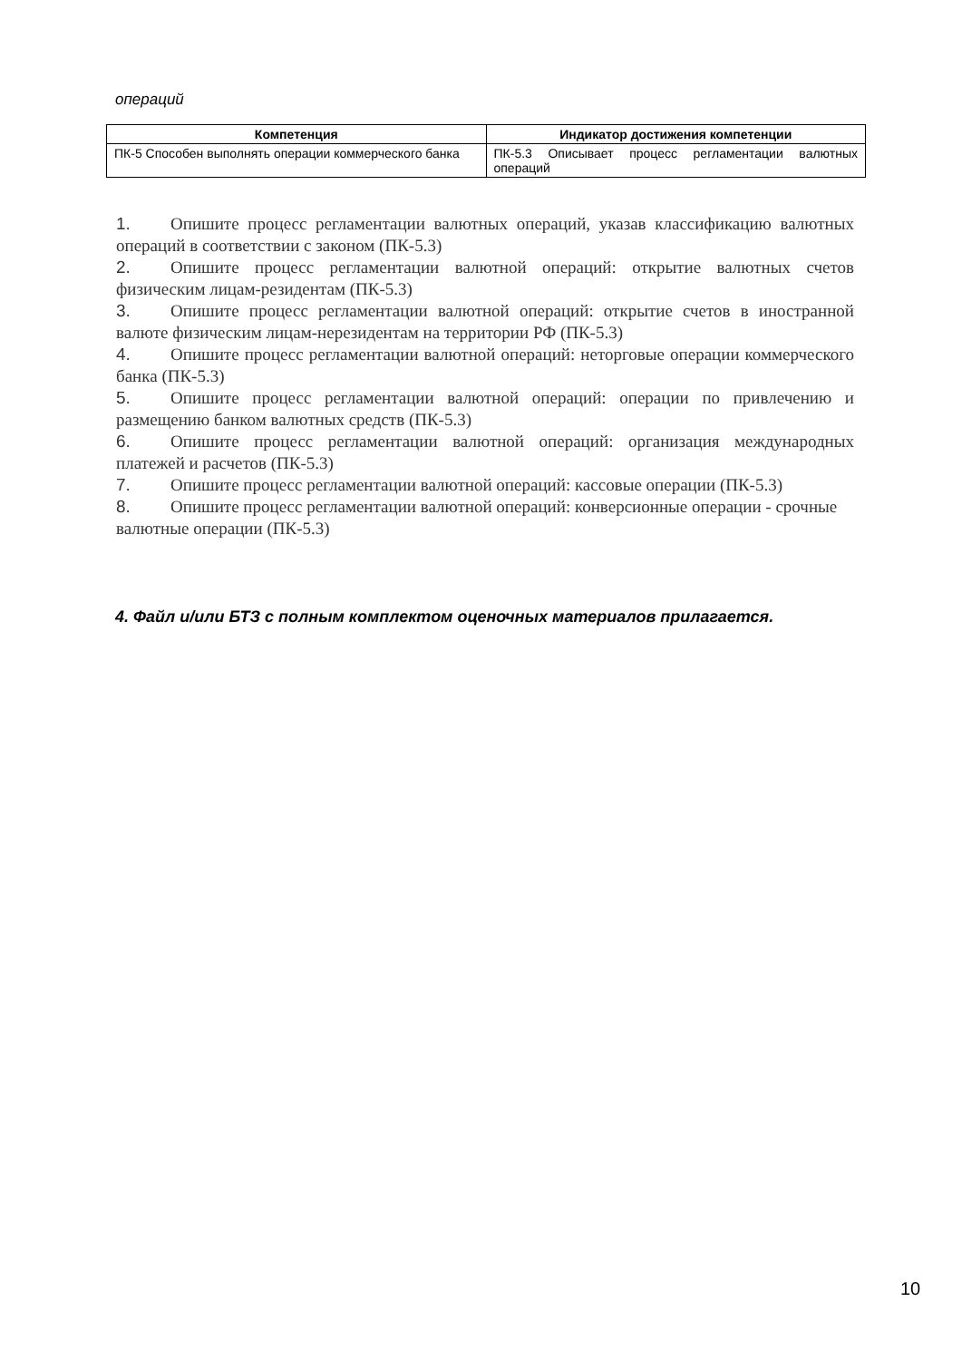операций
| Компетенция | Индикатор достижения компетенции |
| --- | --- |
| ПК-5 Способен выполнять операции коммерческого банка | ПК-5.3 Описывает процесс регламентации валютных операций |
1. Опишите процесс регламентации валютных операций, указав классификацию валютных операций в соответствии с законом (ПК-5.3)
2. Опишите процесс регламентации валютной операций: открытие валютных счетов физическим лицам-резидентам (ПК-5.3)
3. Опишите процесс регламентации валютной операций: открытие счетов в иностранной валюте физическим лицам-нерезидентам на территории РФ (ПК-5.3)
4. Опишите процесс регламентации валютной операций: неторговые операции коммерческого банка (ПК-5.3)
5. Опишите процесс регламентации валютной операций: операции по привлечению и размещению банком валютных средств (ПК-5.3)
6. Опишите процесс регламентации валютной операций: организация международных платежей и расчетов (ПК-5.3)
7. Опишите процесс регламентации валютной операций: кассовые операции (ПК-5.3)
8. Опишите процесс регламентации валютной операций: конверсионные операции - срочные валютные операции (ПК-5.3)
4. Файл и/или БТЗ с полным комплектом оценочных материалов прилагается.
10